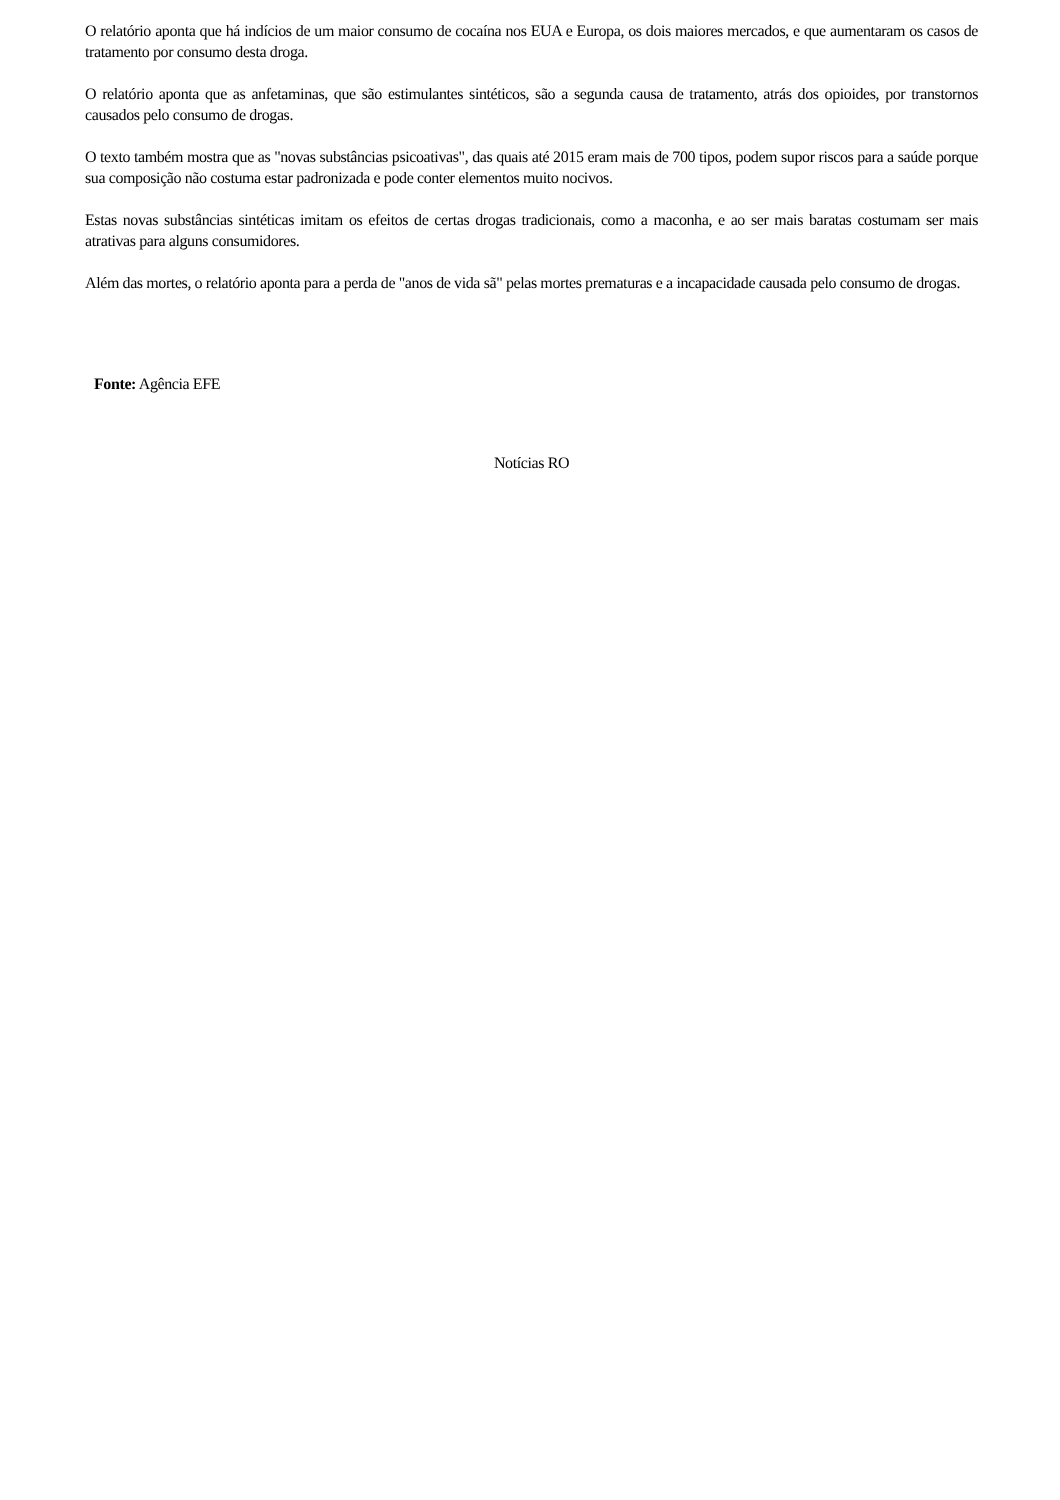O relatório aponta que há indícios de um maior consumo de cocaína nos EUA e Europa, os dois maiores mercados, e que aumentaram os casos de tratamento por consumo desta droga.
O relatório aponta que as anfetaminas, que são estimulantes sintéticos, são a segunda causa de tratamento, atrás dos opioides, por transtornos causados pelo consumo de drogas.
O texto também mostra que as "novas substâncias psicoativas", das quais até 2015 eram mais de 700 tipos, podem supor riscos para a saúde porque sua composição não costuma estar padronizada e pode conter elementos muito nocivos.
Estas novas substâncias sintéticas imitam os efeitos de certas drogas tradicionais, como a maconha, e ao ser mais baratas costumam ser mais atrativas para alguns consumidores.
Além das mortes, o relatório aponta para a perda de "anos de vida sã" pelas mortes prematuras e a incapacidade causada pelo consumo de drogas.
Fonte: Agência EFE
Notícias RO